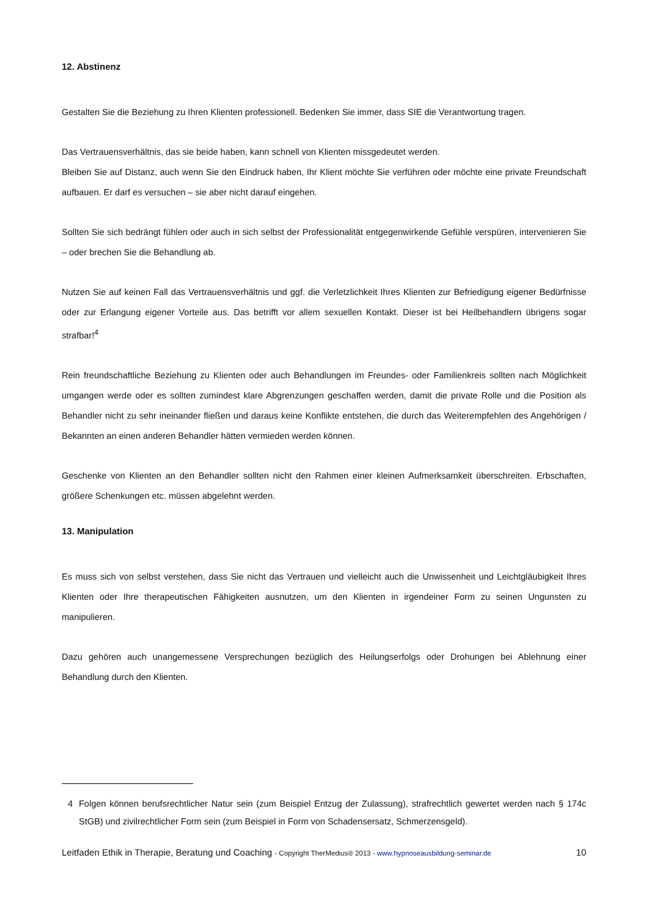12. Abstinenz
Gestalten Sie die Beziehung zu Ihren Klienten professionell. Bedenken Sie immer, dass SIE die Verantwortung tragen.
Das Vertrauensverhältnis, das sie beide haben, kann schnell von Klienten missgedeutet werden.
Bleiben Sie auf Distanz, auch wenn Sie den Eindruck haben, Ihr Klient möchte Sie verführen oder möchte eine private Freundschaft aufbauen. Er darf es versuchen – sie aber nicht darauf eingehen.
Sollten Sie sich bedrängt fühlen oder auch in sich selbst der Professionalität entgegenwirkende Gefühle verspüren, intervenieren Sie – oder brechen Sie die Behandlung ab.
Nutzen Sie auf keinen Fall das Vertrauensverhältnis und ggf. die Verletzlichkeit Ihres Klienten zur Befriedigung eigener Bedürfnisse oder zur Erlangung eigener Vorteile aus. Das betrifft vor allem sexuellen Kontakt. Dieser ist bei Heilbehandlern übrigens sogar strafbar!<sup>4</sup>
Rein freundschaftliche Beziehung zu Klienten oder auch Behandlungen im Freundes- oder Familienkreis sollten nach Möglichkeit umgangen werde oder es sollten zumindest klare Abgrenzungen geschaffen werden, damit die private Rolle und die Position als Behandler nicht zu sehr ineinander fließen und daraus keine Konflikte entstehen, die durch das Weiterempfehlen des Angehörigen / Bekannten an einen anderen Behandler hätten vermieden werden können.
Geschenke von Klienten an den Behandler sollten nicht den Rahmen einer kleinen Aufmerksamkeit überschreiten. Erbschaften, größere Schenkungen etc. müssen abgelehnt werden.
13. Manipulation
Es muss sich von selbst verstehen, dass Sie nicht das Vertrauen und vielleicht auch die Unwissenheit und Leichtgläubigkeit Ihres Klienten oder Ihre therapeutischen Fähigkeiten ausnutzen, um den Klienten in irgendeiner Form zu seinen Ungunsten zu manipulieren.
Dazu gehören auch unangemessene Versprechungen bezüglich des Heilungserfolgs oder Drohungen bei Ablehnung einer Behandlung durch den Klienten.
4 Folgen können berufsrechtlicher Natur sein (zum Beispiel Entzug der Zulassung), strafrechtlich gewertet werden nach § 174c StGB) und zivilrechtlicher Form sein (zum Beispiel in Form von Schadensersatz, Schmerzensgeld).
Leitfaden Ethik in Therapie, Beratung und Coaching - Copyright TherMedius® 2013 - www.hypnoseausbildung-seminar.de 10